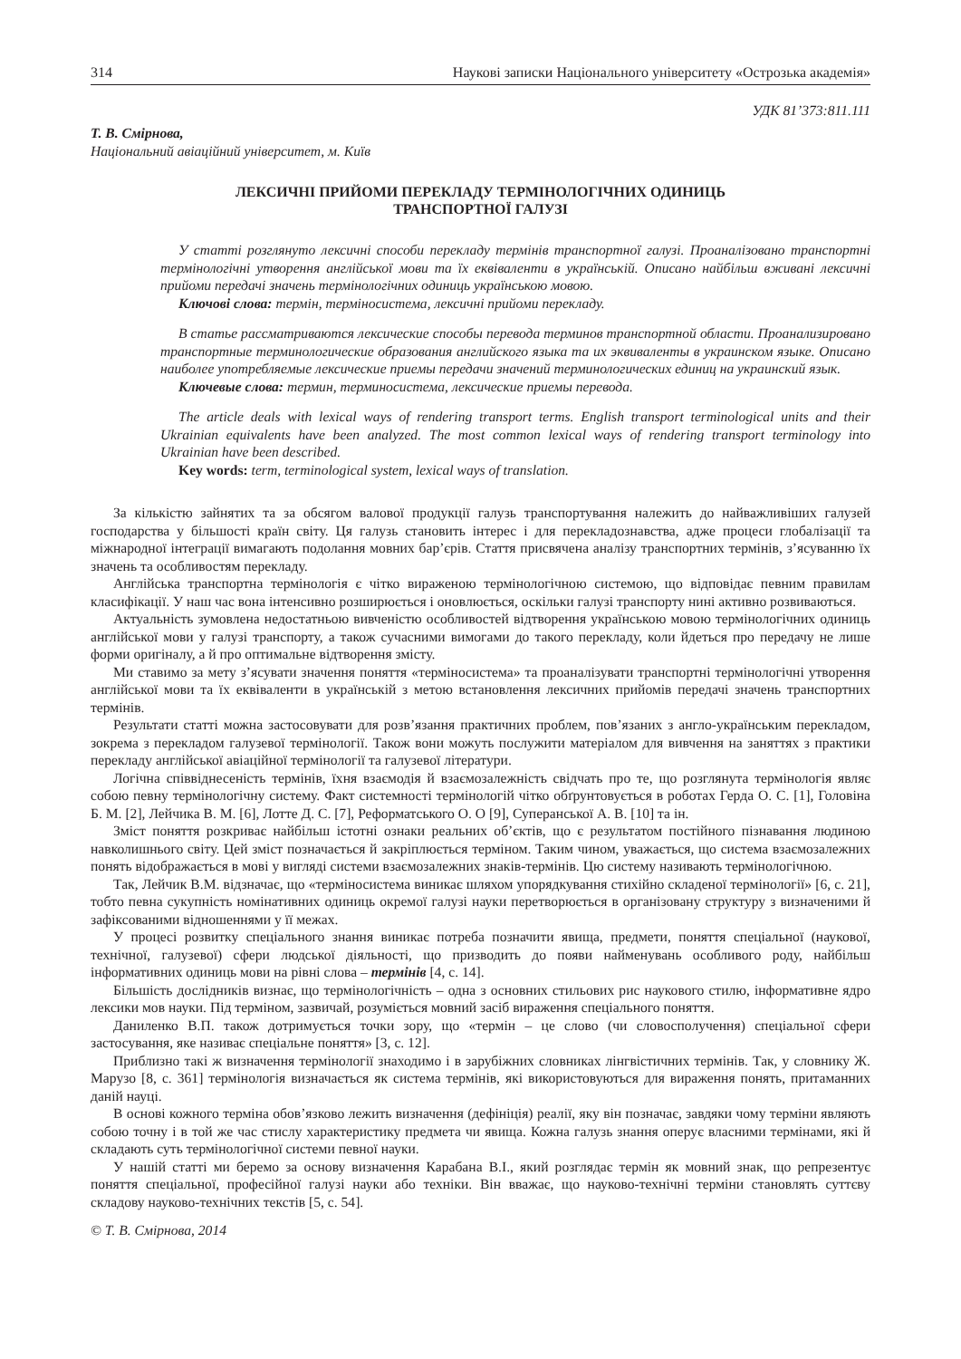314 Наукові записки Національного університету «Острозька академія»
УДК 81’373:811.111
Т. В. Смірнова,
Національний авіаційний університет, м. Київ
ЛЕКСИЧНІ ПРИЙОМИ ПЕРЕКЛАДУ ТЕРМІНОЛОГІЧНИХ ОДИНИЦЬ
ТРАНСПОРТНОЇ ГАЛУЗІ
У статті розглянуто лексичні способи перекладу термінів транспортної галузі. Проаналізовано транспортні термінологічні утворення англійської мови та їх еквіваленти в українській. Описано найбільш вживані лексичні прийоми передачі значень термінологічних одиниць українською мовою.
Ключові слова: термін, терміносистема, лексичні прийоми перекладу.
В статье рассматриваются лексические способы перевода терминов транспортной области. Проанализировано транспортные терминологические образования английского языка та их эквиваленты в украинском языке. Описано наиболее употребляемые лексические приемы передачи значений терминологических единиц на украинский язык.
Ключевые слова: термин, терминосистема, лексические приемы перевода.
The article deals with lexical ways of rendering transport terms. English transport terminological units and their Ukrainian equivalents have been analyzed. The most common lexical ways of rendering transport terminology into Ukrainian have been described.
Key words: term, terminological system, lexical ways of translation.
За кількістю зайнятих та за обсягом валової продукції галузь транспортування належить до найважливіших галузей господарства у більшості країн світу. Ця галузь становить інтерес і для перекладознавства, адже процеси глобалізації та міжнародної інтеграції вимагають подолання мовних бар’єрів. Стаття присвячена аналізу транспортних термінів, з’ясуванню їх значень та особливостям перекладу.
Англійська транспортна термінологія є чітко вираженою термінологічною системою, що відповідає певним правилам класифікації. У наш час вона інтенсивно розширюється і оновлюється, оскільки галузі транспорту нині активно розвиваються.
Актуальність зумовлена недостатньою вивченістю особливостей відтворення українською мовою термінологічних одиниць англійської мови у галузі транспорту, а також сучасними вимогами до такого перекладу, коли йдеться про передачу не лише форми оригіналу, а й про оптимальне відтворення змісту.
Ми ставимо за мету з’ясувати значення поняття «терміносистема» та проаналізувати транспортні термінологічні утворення англійської мови та їх еквіваленти в українській з метою встановлення лексичних прийомів передачі значень транспортних термінів.
Результати статті можна застосовувати для розв’язання практичних проблем, пов’язаних з англо-українським перекладом, зокрема з перекладом галузевої термінології. Також вони можуть послужити матеріалом для вивчення на заняттях з практики перекладу англійської авіаційної термінології та галузевої літератури.
Логічна співвіднесеність термінів, їхня взаємодія й взаємозалежність свідчать про те, що розглянута термінологія являє собою певну термінологічну систему. Факт системності термінологій чітко обґрунтовується в роботах Герда О. С. [1], Головіна Б. М. [2], Лейчика В. М. [6], Лотте Д. С. [7], Реформатського О. О [9], Суперанської А. В. [10] та ін.
Зміст поняття розкриває найбільш істотні ознаки реальних об’єктів, що є результатом постійного пізнавання людиною навколишнього світу. Цей зміст позначається й закріплюється терміном. Таким чином, уважається, що система взаємозалежних понять відображається в мові у вигляді системи взаємозалежних знаків-термінів. Цю систему називають термінологічною.
Так, Лейчик В.М. відзначає, що «терміносистема виникає шляхом упорядкування стихійно складеної термінології» [6, с. 21], тобто певна сукупність номінативних одиниць окремої галузі науки перетворюється в організовану структуру з визначеними й зафіксованими відношеннями у її межах.
У процесі розвитку спеціального знання виникає потреба позначити явища, предмети, поняття спеціальної (наукової, технічної, галузевої) сфери людської діяльності, що призводить до появи найменувань особливого роду, найбільш інформативних одиниць мови на рівні слова – термінів [4, с. 14].
Більшість дослідників визнає, що термінологічність – одна з основних стильових рис наукового стилю, інформативне ядро лексики мов науки. Під терміном, зазвичай, розуміється мовний засіб вираження спеціального поняття.
Даниленко В.П. також дотримується точки зору, що «термін – це слово (чи словосполучення) спеціальної сфери застосування, яке називає спеціальне поняття» [3, с. 12].
Приблизно такі ж визначення термінології знаходимо і в зарубіжних словниках лінгвістичних термінів. Так, у словнику Ж. Марузо [8, с. 361] термінологія визначається як система термінів, які використовуються для вираження понять, притаманних даній науці.
В основі кожного терміна обов’язково лежить визначення (дефініція) реалії, яку він позначає, завдяки чому терміни являють собою точну і в той же час стислу характеристику предмета чи явища. Кожна галузь знання оперує власними термінами, які й складають суть термінологічної системи певної науки.
У нашій статті ми беремо за основу визначення Карабана В.І., який розглядає термін як мовний знак, що репрезентує поняття спеціальної, професійної галузі науки або техніки. Він вважає, що науково-технічні терміни становлять суттєву складову науково-технічних текстів [5, с. 54].
© Т. В. Смірнова, 2014